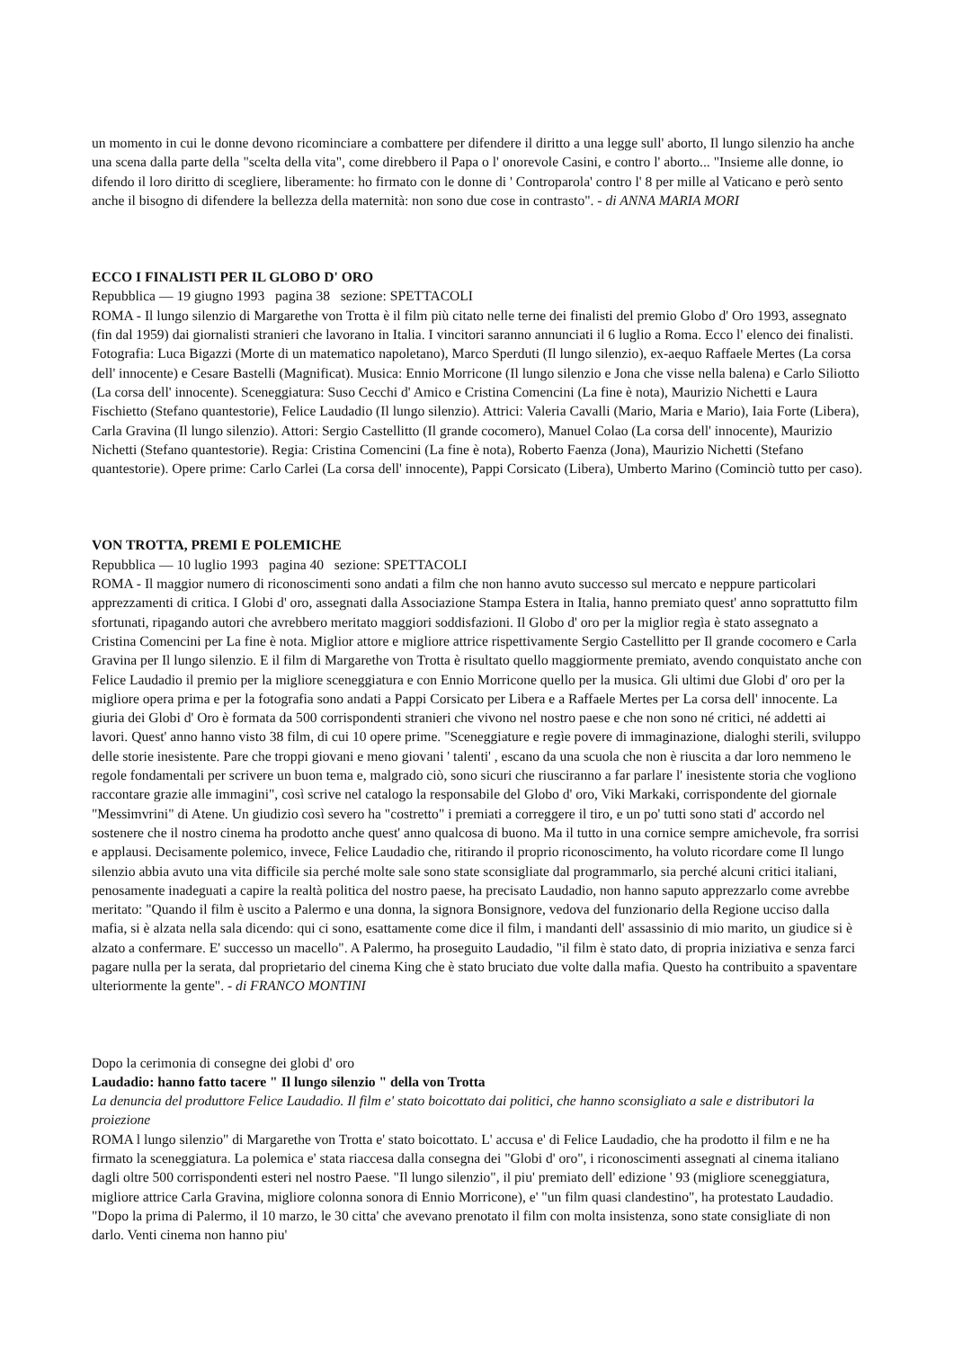un momento in cui le donne devono ricominciare a combattere per difendere il diritto a una legge sull' aborto, Il lungo silenzio ha anche una scena dalla parte della "scelta della vita", come direbbero il Papa o l' onorevole Casini, e contro l' aborto... "Insieme alle donne, io difendo il loro diritto di scegliere, liberamente: ho firmato con le donne di ' Controparola' contro l' 8 per mille al Vaticano e però sento anche il bisogno di difendere la bellezza della maternità: non sono due cose in contrasto". - di ANNA MARIA MORI
ECCO I FINALISTI PER IL GLOBO D' ORO
Repubblica — 19 giugno 1993 pagina 38 sezione: SPETTACOLI
ROMA - Il lungo silenzio di Margarethe von Trotta è il film più citato nelle terne dei finalisti del premio Globo d' Oro 1993, assegnato (fin dal 1959) dai giornalisti stranieri che lavorano in Italia. I vincitori saranno annunciati il 6 luglio a Roma. Ecco l' elenco dei finalisti. Fotografia: Luca Bigazzi (Morte di un matematico napoletano), Marco Sperduti (Il lungo silenzio), ex-aequo Raffaele Mertes (La corsa dell' innocente) e Cesare Bastelli (Magnificat). Musica: Ennio Morricone (Il lungo silenzio e Jona che visse nella balena) e Carlo Siliotto (La corsa dell' innocente). Sceneggiatura: Suso Cecchi d' Amico e Cristina Comencini (La fine è nota), Maurizio Nichetti e Laura Fischietto (Stefano quantestorie), Felice Laudadio (Il lungo silenzio). Attrici: Valeria Cavalli (Mario, Maria e Mario), Iaia Forte (Libera), Carla Gravina (Il lungo silenzio). Attori: Sergio Castellitto (Il grande cocomero), Manuel Colao (La corsa dell' innocente), Maurizio Nichetti (Stefano quantestorie). Regia: Cristina Comencini (La fine è nota), Roberto Faenza (Jona), Maurizio Nichetti (Stefano quantestorie). Opere prime: Carlo Carlei (La corsa dell' innocente), Pappi Corsicato (Libera), Umberto Marino (Cominciò tutto per caso).
VON TROTTA, PREMI E POLEMICHE
Repubblica — 10 luglio 1993 pagina 40 sezione: SPETTACOLI
ROMA - Il maggior numero di riconoscimenti sono andati a film che non hanno avuto successo sul mercato e neppure particolari apprezzamenti di critica. I Globi d' oro, assegnati dalla Associazione Stampa Estera in Italia, hanno premiato quest' anno soprattutto film sfortunati, ripagando autori che avrebbero meritato maggiori soddisfazioni. Il Globo d' oro per la miglior regìa è stato assegnato a Cristina Comencini per La fine è nota. Miglior attore e migliore attrice rispettivamente Sergio Castellitto per Il grande cocomero e Carla Gravina per Il lungo silenzio. E il film di Margarethe von Trotta è risultato quello maggiormente premiato, avendo conquistato anche con Felice Laudadio il premio per la migliore sceneggiatura e con Ennio Morricone quello per la musica. Gli ultimi due Globi d' oro per la migliore opera prima e per la fotografia sono andati a Pappi Corsicato per Libera e a Raffaele Mertes per La corsa dell' innocente. La giuria dei Globi d' Oro è formata da 500 corrispondenti stranieri che vivono nel nostro paese e che non sono né critici, né addetti ai lavori. Quest' anno hanno visto 38 film, di cui 10 opere prime. "Sceneggiature e regìe povere di immaginazione, dialoghi sterili, sviluppo delle storie inesistente. Pare che troppi giovani e meno giovani ' talenti' , escano da una scuola che non è riuscita a dar loro nemmeno le regole fondamentali per scrivere un buon tema e, malgrado ciò, sono sicuri che riusciranno a far parlare l' inesistente storia che vogliono raccontare grazie alle immagini", così scrive nel catalogo la responsabile del Globo d' oro, Viki Markaki, corrispondente del giornale "Messimvrini" di Atene. Un giudizio così severo ha "costretto" i premiati a correggere il tiro, e un po' tutti sono stati d' accordo nel sostenere che il nostro cinema ha prodotto anche quest' anno qualcosa di buono. Ma il tutto in una cornice sempre amichevole, fra sorrisi e applausi. Decisamente polemico, invece, Felice Laudadio che, ritirando il proprio riconoscimento, ha voluto ricordare come Il lungo silenzio abbia avuto una vita difficile sia perché molte sale sono state sconsigliate dal programmarlo, sia perché alcuni critici italiani, penosamente inadeguati a capire la realtà politica del nostro paese, ha precisato Laudadio, non hanno saputo apprezzarlo come avrebbe meritato: "Quando il film è uscito a Palermo e una donna, la signora Bonsignore, vedova del funzionario della Regione ucciso dalla mafia, si è alzata nella sala dicendo: qui ci sono, esattamente come dice il film, i mandanti dell' assassinio di mio marito, un giudice si è alzato a confermare. E' successo un macello". A Palermo, ha proseguito Laudadio, "il film è stato dato, di propria iniziativa e senza farci pagare nulla per la serata, dal proprietario del cinema King che è stato bruciato due volte dalla mafia. Questo ha contribuito a spaventare ulteriormente la gente". - di FRANCO MONTINI
Dopo la cerimonia di consegne dei globi d' oro
Laudadio: hanno fatto tacere " Il lungo silenzio " della von Trotta
La denuncia del produttore Felice Laudadio. Il film e' stato boicottato dai politici, che hanno sconsigliato a sale e distributori la proiezione
ROMA l lungo silenzio" di Margarethe von Trotta e' stato boicottato. L' accusa e' di Felice Laudadio, che ha prodotto il film e ne ha firmato la sceneggiatura. La polemica e' stata riaccesa dalla consegna dei "Globi d' oro", i riconoscimenti assegnati al cinema italiano dagli oltre 500 corrispondenti esteri nel nostro Paese. "Il lungo silenzio", il piu' premiato dell' edizione ' 93 (migliore sceneggiatura, migliore attrice Carla Gravina, migliore colonna sonora di Ennio Morricone), e' "un film quasi clandestino", ha protestato Laudadio. "Dopo la prima di Palermo, il 10 marzo, le 30 citta' che avevano prenotato il film con molta insistenza, sono state consigliate di non darlo. Venti cinema non hanno piu'